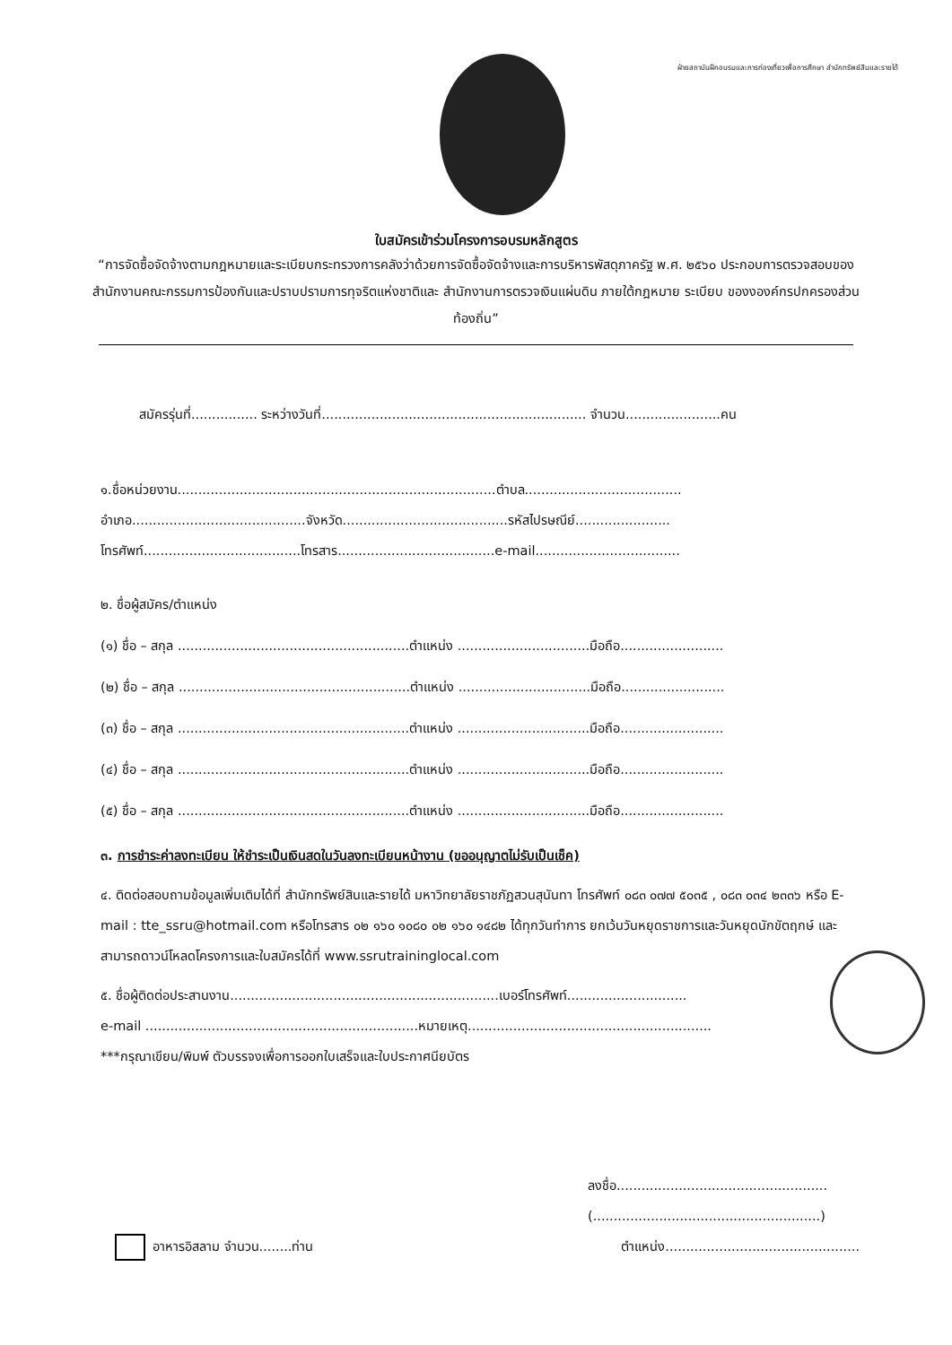ฝ่ายสถาบันฝึกอบรมและการท่องเที่ยวเพื่อการศึกษา สำนักทรัพย์สินและรายได้
ใบสมัครเข้าร่วมโครงการอบรมหลักสูตร
“การจัดซื้อจัดจ้างตามกฎหมายและระเบียบกระทรวงการคลังว่าด้วยการจัดซื้อจัดจ้างและการบริหารพัสดุภาครัฐ พ.ศ. ๒๕๖๐ ประกอบการตรวจสอบของสำนักงานคณะกรรมการป้องกันและปราบปรามการทุจริตแห่งชาติและ สำนักงานการตรวจเงินแผ่นดิน ภายใต้กฎหมาย ระเบียบ ของงองค์กรปกครองส่วนท้องถิ่น”
สมัครรุ่นที่................ ระหว่างวันที่................................................................ จำนวน.......................คน
๑.ชื่อหน่วยงาน.............................................................................ตำบล......................................
อำเภอ..........................................จังหวัด........................................รหัสไปรษณีย์.......................
โทรศัพท์......................................โทรสาร......................................e-mail...................................
๒. ชื่อผู้สมัคร/ตำแหน่ง
(๑) ชื่อ – สกุล ........................................................ตำแหน่ง ................................มือถือ.........................
(๒) ชื่อ – สกุล ........................................................ตำแหน่ง ................................มือถือ.........................
(๓) ชื่อ – สกุล ........................................................ตำแหน่ง ................................มือถือ.........................
(๔) ชื่อ – สกุล ........................................................ตำแหน่ง ................................มือถือ.........................
(๕) ชื่อ – สกุล ........................................................ตำแหน่ง ................................มือถือ.........................
๓. การชำระค่าลงทะเบียน ให้ชำระเป็นเงินสดในวันลงทะเบียนหน้างาน (ขออนุญาตไม่รับเป็นเช็ค)
๔. ติดต่อสอบถามข้อมูลเพิ่มเติมได้ที่ สำนักทรัพย์สินและรายได้ มหาวิทยาลัยราชภัฏสวนสุนันทา โทรศัพท์ ๐๘๓ ๐๗๗ ๕๐๓๕ , ๐๘๓ ๐๓๔ ๒๓๓๖ หรือ E-mail : tte_ssru@hotmail.com หรือโทรสาร ๐๒ ๑๖๐ ๑๐๘๐ ๐๒ ๑๖๐ ๑๔๘๒ ได้ทุกวันทำการ ยกเว้นวันหยุดราชการและวันหยุดนักขัตฤกษ์ และสามารถดาวน์โหลดโครงการและใบสมัครได้ที่ www.ssrutraininglocal.com
๕. ชื่อผู้ติดต่อประสานงาน.................................................................เบอร์โทรศัพท์.............................
e-mail ..................................................................หมายเหตุ...........................................................
***กรุณาเขียน/พิมพ์ ตัวบรรจงเพื่อการออกใบเสร็จและใบประกาศนียบัตร
ลงชื่อ...................................................
(.......................................................)
อาหารอิสลาม จำนวน........ท่าน ตำแหน่ง...............................................